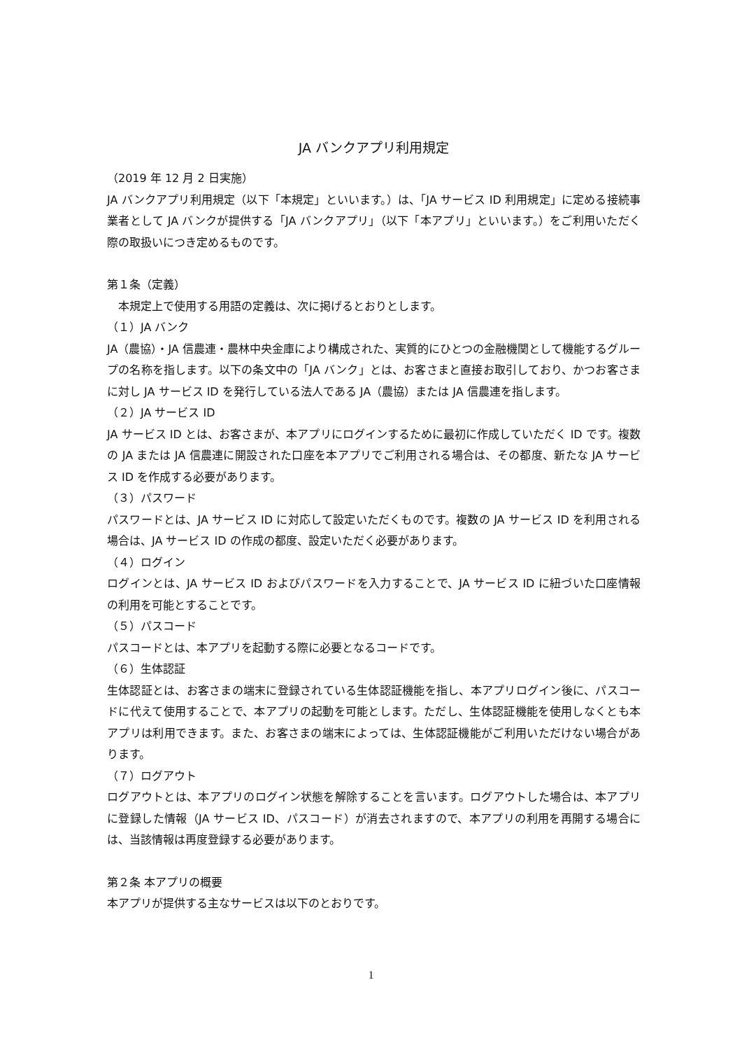JA バンクアプリ利用規定
（2019 年 12 月 2 日実施）
JA バンクアプリ利用規定（以下「本規定」といいます。）は、「JA サービス ID 利用規定」に定める接続事業者として JA バンクが提供する「JA バンクアプリ」（以下「本アプリ」といいます。）をご利用いただく際の取扱いにつき定めるものです。
第１条（定義）
　本規定上で使用する用語の定義は、次に掲げるとおりとします。
（１）JA バンク
JA（農協）・JA 信農連・農林中央金庫により構成された、実質的にひとつの金融機関として機能するグループの名称を指します。以下の条文中の「JA バンク」とは、お客さまと直接お取引しており、かつお客さまに対し JA サービス ID を発行している法人である JA（農協）または JA 信農連を指します。
（２）JA サービス ID
JA サービス ID とは、お客さまが、本アプリにログインするために最初に作成していただく ID です。複数の JA または JA 信農連に開設された口座を本アプリでご利用される場合は、その都度、新たな JA サービス ID を作成する必要があります。
（３）パスワード
パスワードとは、JA サービス ID に対応して設定いただくものです。複数の JA サービス ID を利用される場合は、JA サービス ID の作成の都度、設定いただく必要があります。
（４）ログイン
ログインとは、JA サービス ID およびパスワードを入力することで、JA サービス ID に紐づいた口座情報の利用を可能とすることです。
（５）パスコード
パスコードとは、本アプリを起動する際に必要となるコードです。
（６）生体認証
生体認証とは、お客さまの端末に登録されている生体認証機能を指し、本アプリログイン後に、パスコードに代えて使用することで、本アプリの起動を可能とします。ただし、生体認証機能を使用しなくとも本アプリは利用できます。また、お客さまの端末によっては、生体認証機能がご利用いただけない場合があります。
（７）ログアウト
ログアウトとは、本アプリのログイン状態を解除することを言います。ログアウトした場合は、本アプリに登録した情報（JA サービス ID、パスコード）が消去されますので、本アプリの利用を再開する場合には、当該情報は再度登録する必要があります。
第２条 本アプリの概要
本アプリが提供する主なサービスは以下のとおりです。
1